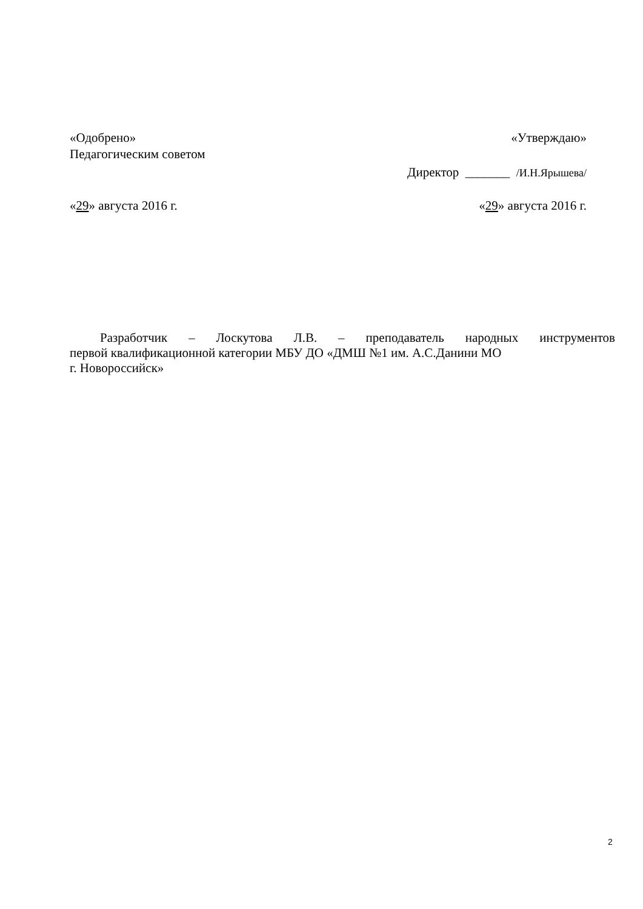«Одобрено» «Утверждаю»
Педагогическим советом
Директор _______ /И.Н.Ярышева/
«29» августа 2016 г. «29» августа 2016 г.
Разработчик – Лоскутова Л.В. – преподаватель народных инструментов
первой квалификационной категории МБУ ДО «ДМШ №1 им. А.С.Данини МО
г. Новороссийск»
2